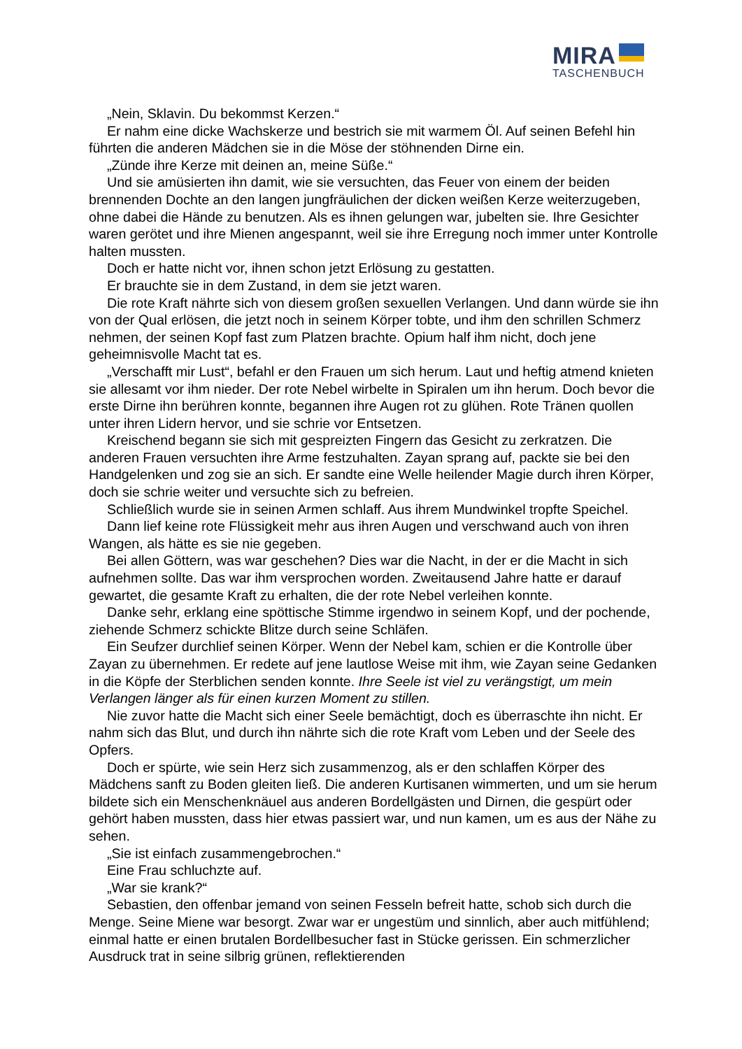MIRA
TASCHENBUCH
„Nein, Sklavin. Du bekommst Kerzen.“
Er nahm eine dicke Wachskerze und bestrich sie mit warmem Öl. Auf seinen Befehl hin führten die anderen Mädchen sie in die Möse der stöhnenden Dirne ein.
„Zünde ihre Kerze mit deinen an, meine Süße.“
Und sie amüsierten ihn damit, wie sie versuchten, das Feuer von einem der beiden brennenden Dochte an den langen jungfräulichen der dicken weißen Kerze weiterzugeben, ohne dabei die Hände zu benutzen. Als es ihnen gelungen war, jubelten sie. Ihre Gesichter waren gerötet und ihre Mienen angespannt, weil sie ihre Erregung noch immer unter Kontrolle halten mussten.
Doch er hatte nicht vor, ihnen schon jetzt Erlösung zu gestatten.
Er brauchte sie in dem Zustand, in dem sie jetzt waren.
Die rote Kraft nährte sich von diesem großen sexuellen Verlangen. Und dann würde sie ihn von der Qual erlösen, die jetzt noch in seinem Körper tobte, und ihm den schrillen Schmerz nehmen, der seinen Kopf fast zum Platzen brachte. Opium half ihm nicht, doch jene geheimnisvolle Macht tat es.
„Verschafft mir Lust“, befahl er den Frauen um sich herum. Laut und heftig atmend knieten sie allesamt vor ihm nieder. Der rote Nebel wirbelte in Spiralen um ihn herum. Doch bevor die erste Dirne ihn berühren konnte, begannen ihre Augen rot zu glühen. Rote Tränen quollen unter ihren Lidern hervor, und sie schrie vor Entsetzen.
Kreischend begann sie sich mit gespreizten Fingern das Gesicht zu zerkratzen. Die anderen Frauen versuchten ihre Arme festzuhalten. Zayan sprang auf, packte sie bei den Handgelenken und zog sie an sich. Er sandte eine Welle heilender Magie durch ihren Körper, doch sie schrie weiter und versuchte sich zu befreien.
Schließlich wurde sie in seinen Armen schlaff. Aus ihrem Mundwinkel tropfte Speichel.
Dann lief keine rote Flüssigkeit mehr aus ihren Augen und verschwand auch von ihren Wangen, als hätte es sie nie gegeben.
Bei allen Göttern, was war geschehen? Dies war die Nacht, in der er die Macht in sich aufnehmen sollte. Das war ihm versprochen worden. Zweitausend Jahre hatte er darauf gewartet, die gesamte Kraft zu erhalten, die der rote Nebel verleihen konnte.
Danke sehr, erklang eine spöttische Stimme irgendwo in seinem Kopf, und der pochende, ziehende Schmerz schickte Blitze durch seine Schläfen.
Ein Seufzer durchlief seinen Körper. Wenn der Nebel kam, schien er die Kontrolle über Zayan zu übernehmen. Er redete auf jene lautlose Weise mit ihm, wie Zayan seine Gedanken in die Köpfe der Sterblichen senden konnte. Ihre Seele ist viel zu verängstigt, um mein Verlangen länger als für einen kurzen Moment zu stillen.
Nie zuvor hatte die Macht sich einer Seele bemächtigt, doch es überraschte ihn nicht. Er nahm sich das Blut, und durch ihn nährte sich die rote Kraft vom Leben und der Seele des Opfers.
Doch er spürte, wie sein Herz sich zusammenzog, als er den schlaffen Körper des Mädchens sanft zu Boden gleiten ließ. Die anderen Kurtisanen wimmerten, und um sie herum bildete sich ein Menschenknäuel aus anderen Bordellgästen und Dirnen, die gespürt oder gehört haben mussten, dass hier etwas passiert war, und nun kamen, um es aus der Nähe zu sehen.
„Sie ist einfach zusammengebrochen.“
Eine Frau schluchzte auf.
„War sie krank?“
Sebastien, den offenbar jemand von seinen Fesseln befreit hatte, schob sich durch die Menge. Seine Miene war besorgt. Zwar war er ungestüm und sinnlich, aber auch mitfühlend; einmal hatte er einen brutalen Bordellbesucher fast in Stücke gerissen. Ein schmerzlicher Ausdruck trat in seine silbrig grünen, reflektierenden